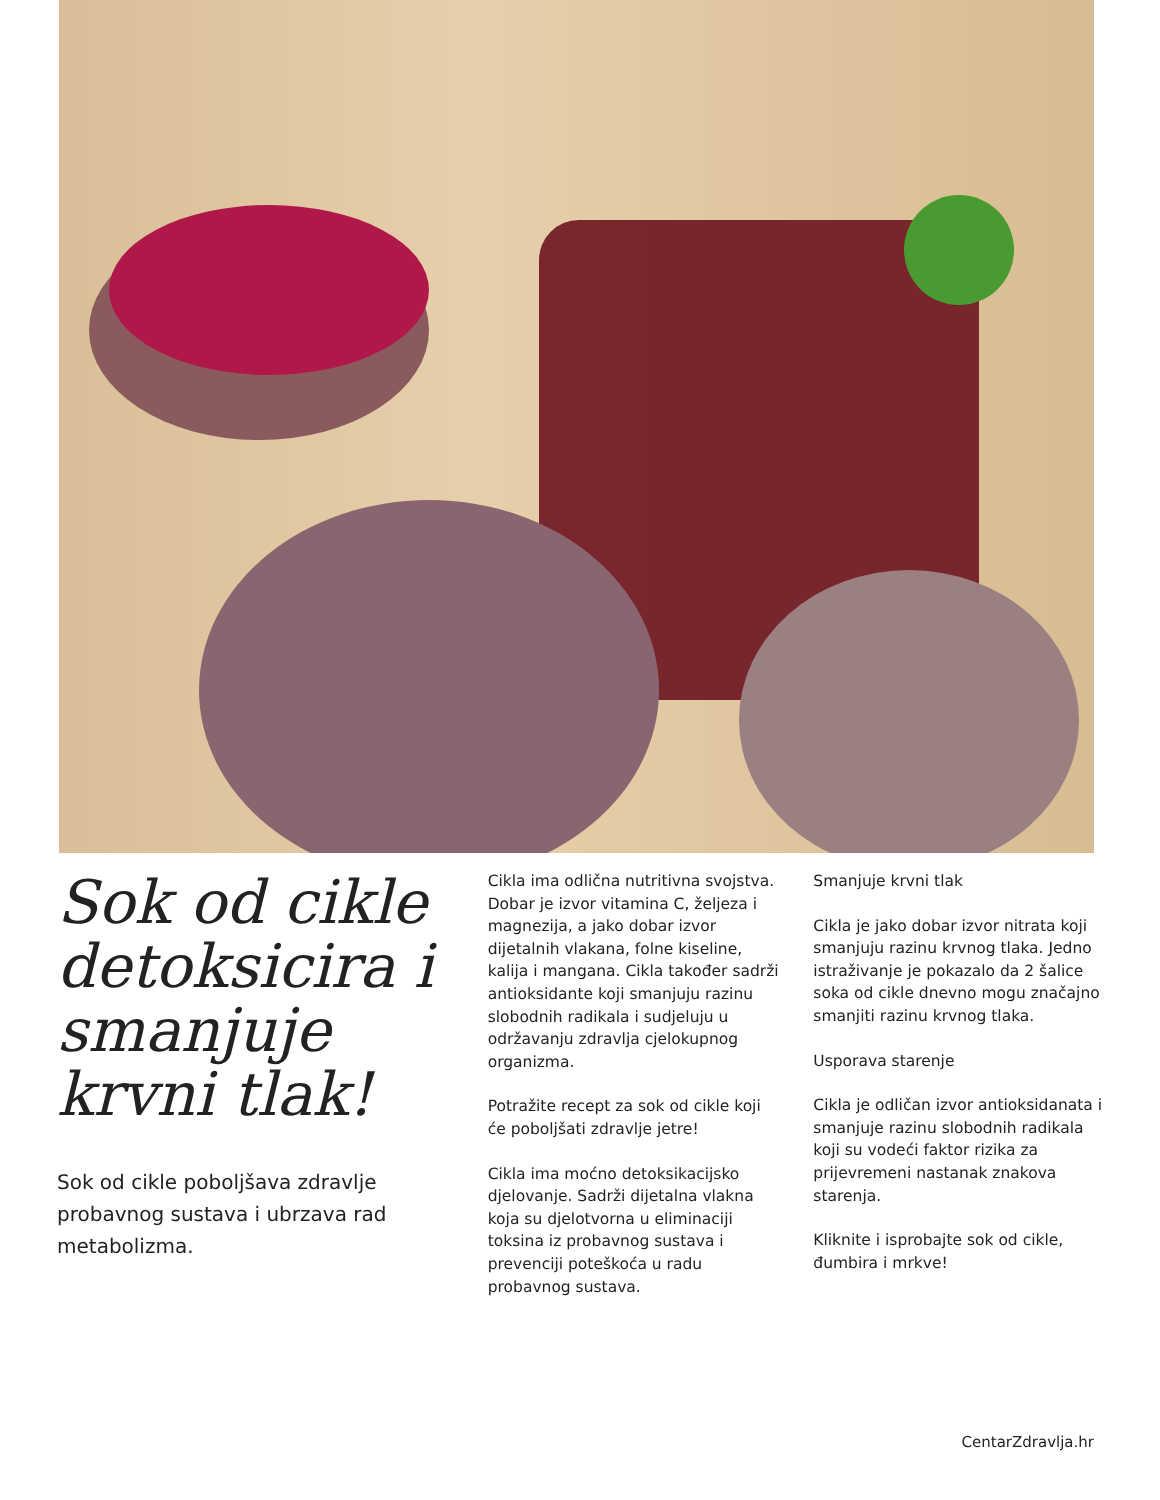Sok od cikle detoksicira i smanjuje krvni tlak!
Sok od cikle poboljšava zdravlje probavnog sustava i ubrzava rad metabolizma.
Cikla ima odlična nutritivna svojstva. Dobar je izvor vitamina C, željeza i magnezija, a jako dobar izvor dijetalnih vlakana, folne kiseline, kalija i mangana. Cikla također sadrži antioksidante koji smanjuju razinu slobodnih radikala i sudjeluju u održavanju zdravlja cjelokupnog organizma.
Potražite recept za sok od cikle koji će poboljšati zdravlje jetre!
Cikla ima moćno detoksikacijsko djelovanje. Sadrži dijetalna vlakna koja su djelotvorna u eliminaciji toksina iz probavnog sustava i prevenciji poteškoća u radu probavnog sustava.
Smanjuje krvni tlak
Cikla je jako dobar izvor nitrata koji smanjuju razinu krvnog tlaka. Jedno istraživanje je pokazalo da 2 šalice soka od cikle dnevno mogu značajno smanjiti razinu krvnog tlaka.
Usporava starenje
Cikla je odličan izvor antioksidanata i smanjuje razinu slobodnih radikala koji su vodeći faktor rizika za prijevremeni nastanak znakova starenja.
Kliknite i isprobajte sok od cikle, đumbira i mrkve!
CentarZdravlja.hr